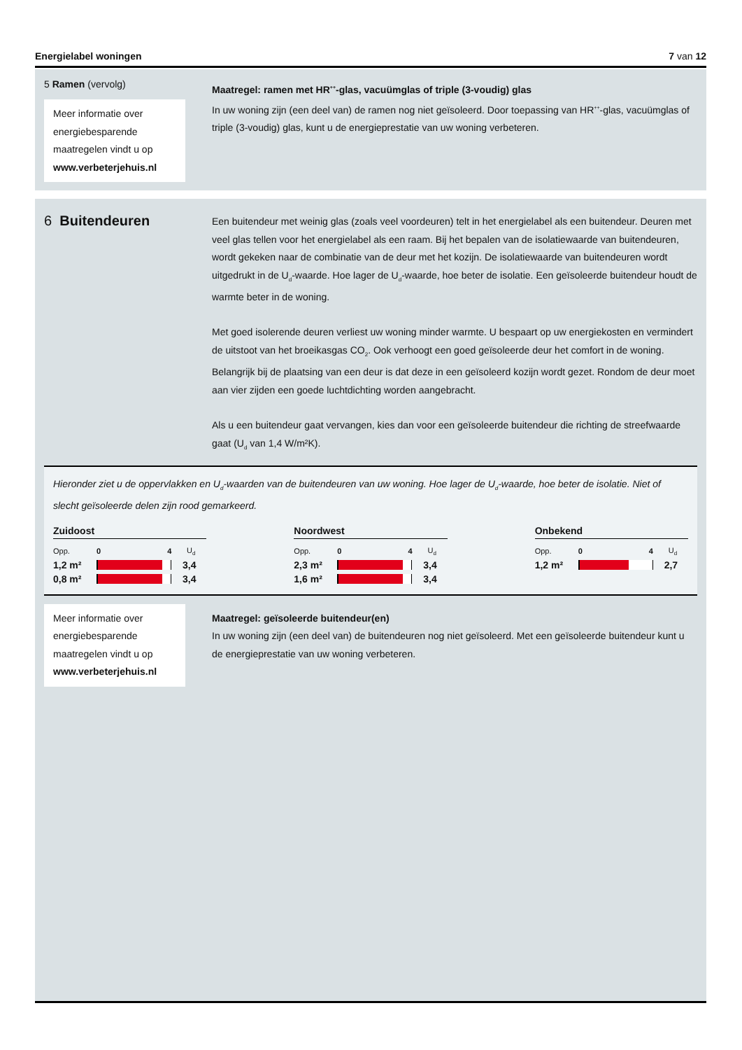Energielabel woningen 7 van 12
5 Ramen (vervolg)
Meer informatie over energiebesparende maatregelen vindt u op www.verbeterjehuis.nl
Maatregel: ramen met HR<sup>++</sup>-glas, vacuümglas of triple (3-voudig) glas
In uw woning zijn (een deel van) de ramen nog niet geïsoleerd. Door toepassing van HR<sup>++</sup>-glas, vacuümglas of triple (3-voudig) glas, kunt u de energieprestatie van uw woning verbeteren.
6 Buitendeuren
Een buitendeur met weinig glas (zoals veel voordeuren) telt in het energielabel als een buitendeur. Deuren met veel glas tellen voor het energielabel als een raam. Bij het bepalen van de isolatiewaarde van buitendeuren, wordt gekeken naar de combinatie van de deur met het kozijn. De isolatiewaarde van buitendeuren wordt uitgedrukt in de U<sub>d</sub>-waarde. Hoe lager de U<sub>d</sub>-waarde, hoe beter de isolatie. Een geïsoleerde buitendeur houdt de warmte beter in de woning.
Met goed isolerende deuren verliest uw woning minder warmte. U bespaart op uw energiekosten en vermindert de uitstoot van het broeikasgas CO<sub>2</sub>. Ook verhoogt een goed geïsoleerde deur het comfort in de woning. Belangrijk bij de plaatsing van een deur is dat deze in een geïsoleerd kozijn wordt gezet. Rondom de deur moet aan vier zijden een goede luchtdichting worden aangebracht.
Als u een buitendeur gaat vervangen, kies dan voor een geïsoleerde buitendeur die richting de streefwaarde gaat (U<sub>d</sub> van 1,4 W/m²K).
Hieronder ziet u de oppervlakken en U<sub>d</sub>-waarden van de buitendeuren van uw woning. Hoe lager de U<sub>d</sub>-waarde, hoe beter de isolatie. Niet of slecht geïsoleerde delen zijn rood gemarkeerd.
Zuidoost
| Opp. | 0 4 | U<sub>d</sub> |
| 1,2 m² | | 3,4 |
| 0,8 m² | | 3,4 |
Noordwest
| Opp. | 0 4 | U<sub>d</sub> |
| 2,3 m² | | 3,4 |
| 1,6 m² | | 3,4 |
Onbekend
| Opp. | 0 4 | U<sub>d</sub> |
| 1,2 m² | | 2,7 |
Meer informatie over energiebesparende maatregelen vindt u op www.verbeterjehuis.nl
Maatregel: geïsoleerde buitendeur(en)
In uw woning zijn (een deel van) de buitendeuren nog niet geïsoleerd. Met een geïsoleerde buitendeur kunt u de energieprestatie van uw woning verbeteren.